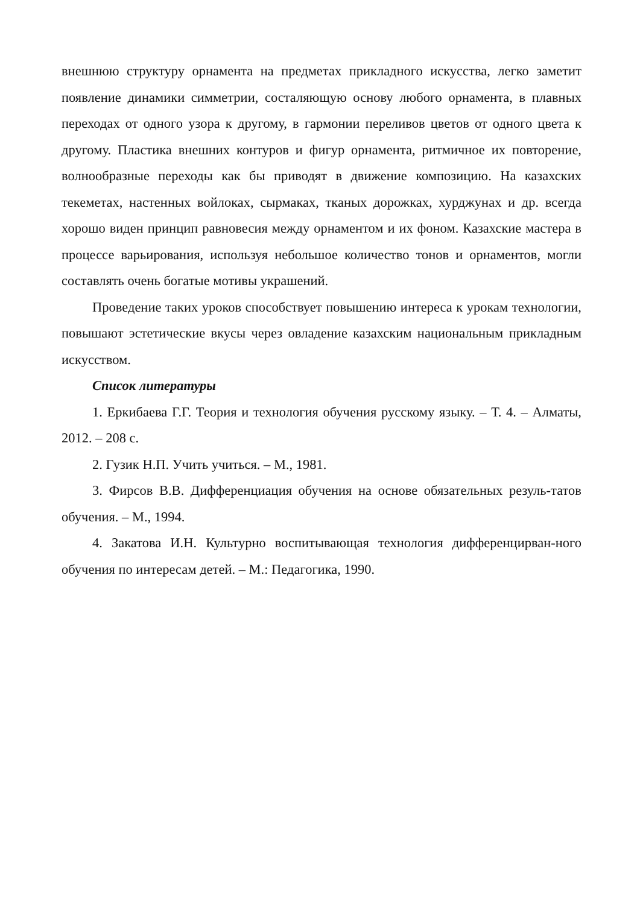внешнюю структуру орнамента на предметах прикладного искусства, легко заметит появление динамики симметрии, состаляющую основу любого орнамента, в плавных переходах от одного узора к другому, в гармонии переливов цветов от одного цвета к другому. Пластика внешних контуров и фигур орнамента, ритмичное их повторение, волнообразные переходы как бы приводят в движение композицию. На казахских текеметах, настенных войлоках, сырмаках, тканых дорожках, хурджунах и др. всегда хорошо виден принцип равновесия между орнаментом и их фоном. Казахские мастера в процессе варьирования, используя небольшое количество тонов и орнаментов, могли составлять очень богатые мотивы украшений.
Проведение таких уроков способствует повышению интереса к урокам технологии, повышают эстетические вкусы через овладение казахским национальным прикладным искусством.
Список литературы
1. Еркибаева Г.Г. Теория и технология обучения русскому языку. – Т. 4. – Алматы, 2012. – 208 с.
2. Гузик Н.П. Учить учиться. – М., 1981.
3. Фирсов В.В. Дифференциация обучения на основе обязательных резуль-татов обучения. – М., 1994.
4. Закатова И.Н. Культурно воспитывающая технология дифференцирван-ного обучения по интересам детей. – М.: Педагогика, 1990.